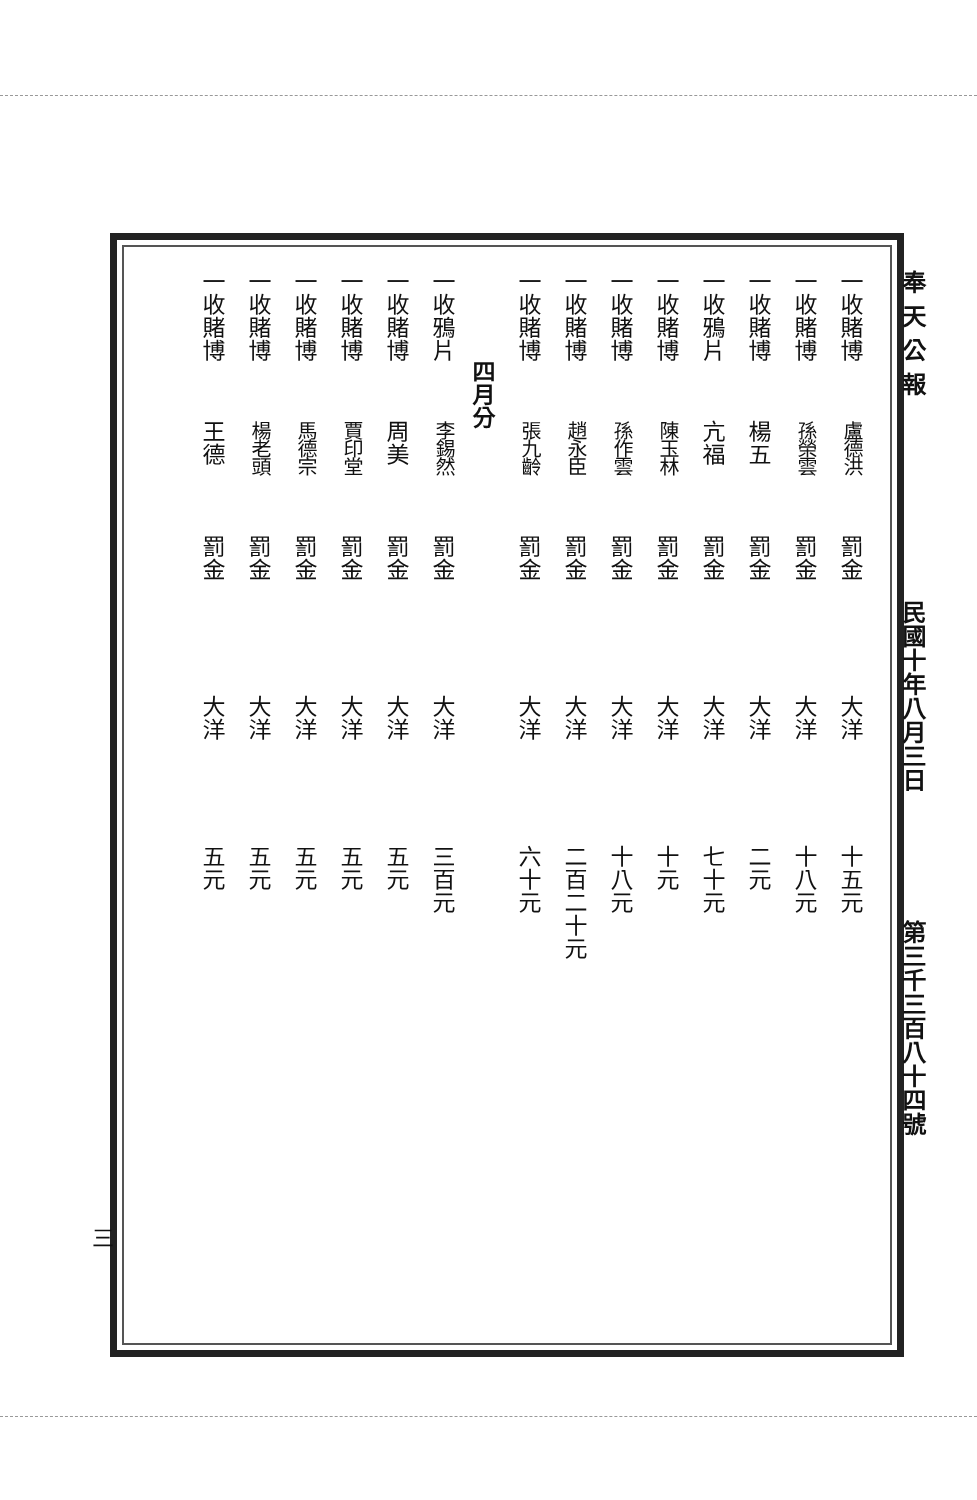奉天公報 民國十年八月三日 第三千三百八十四號
一收賭博 盧德洪 罰金 大洋 十五元
一收賭博 孫榮雲 罰金 大洋 十八元
一收賭博 楊五 罰金 大洋 二元
一收鴉片 亢福 罰金 大洋 七十元
一收賭博 陳玉林 罰金 大洋 十元
一收賭博 孫作雲 罰金 大洋 十八元
一收賭博 趙永臣 罰金 大洋 二百二十元
一收賭博 張九齡 罰金 大洋 六十元
四月分
一收鴉片 李錫然 罰金 大洋 三百元
一收賭博 周美 罰金 大洋 五元
一收賭博 賈印堂 罰金 大洋 五元
一收賭博 馬德宗 罰金 大洋 五元
一收賭博 楊老頭 罰金 大洋 五元
一收賭博 王德 罰金 大洋 五元
三